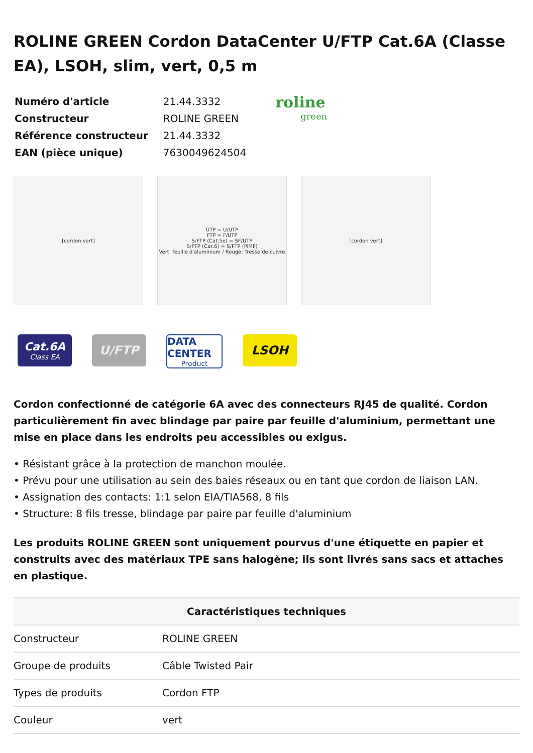ROLINE GREEN Cordon DataCenter U/FTP Cat.6A (Classe EA), LSOH, slim, vert, 0,5 m
| Numéro d'article | 21.44.3332 |
| Constructeur | ROLINE GREEN |
| Référence constructeur | 21.44.3332 |
| EAN (pièce unique) | 7630049624504 |
roline
green
[cordon vert] UTP = U/UTP
FTP = F/UTP
S/FTP (Cat.5e) = SF/UTP
S/FTP (Cat.6) = S/FTP (PiMF)
Vert: feuille d'aluminium / Rouge: Tresse de cuivre
[cordon vert]
Cat.6A
Class EA
U/FTP
DATA CENTER
Product
LSOH
Cordon confectionné de catégorie 6A avec des connecteurs RJ45 de qualité. Cordon particulièrement fin avec blindage par paire par feuille d'aluminium, permettant une mise en place dans les endroits peu accessibles ou exigus.
• Résistant grâce à la protection de manchon moulée.
• Prévu pour une utilisation au sein des baies réseaux ou en tant que cordon de liaison LAN.
• Assignation des contacts: 1:1 selon EIA/TIA568, 8 fils
• Structure: 8 fils tresse, blindage par paire par feuille d'aluminium
Les produits ROLINE GREEN sont uniquement pourvus d'une étiquette en papier et construits avec des matériaux TPE sans halogène; ils sont livrés sans sacs et attaches en plastique.
| Caractéristiques techniques | |
| --- | --- |
| Constructeur | ROLINE GREEN |
| Groupe de produits | Câble Twisted Pair |
| Types de produits | Cordon FTP |
| Couleur | vert |